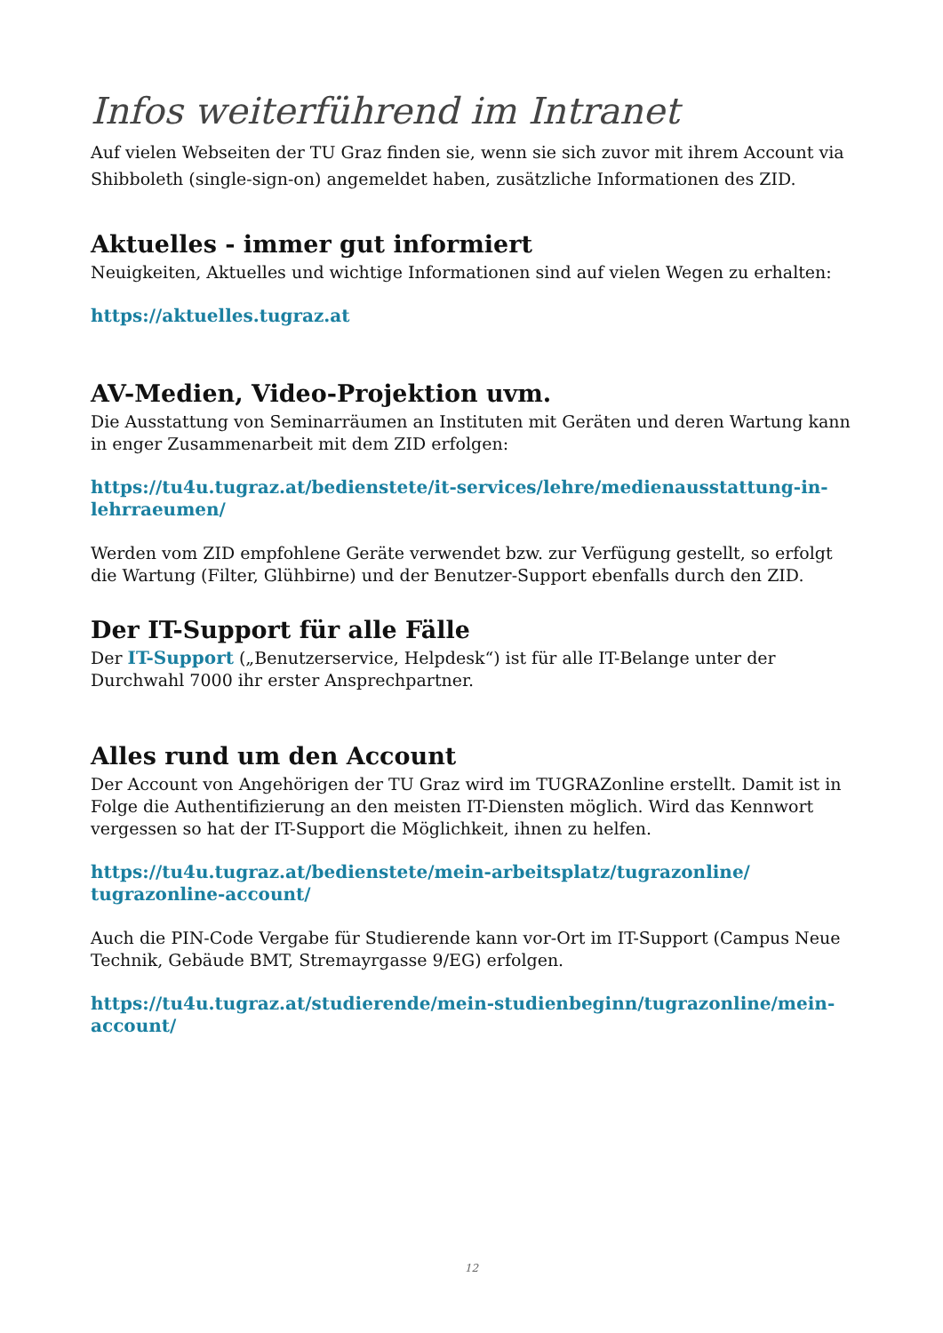Infos weiterführend im Intranet
Auf vielen Webseiten der TU Graz finden sie, wenn sie sich zuvor mit ihrem Account via Shibboleth (single-sign-on) angemeldet haben, zusätzliche Informationen des ZID.
Aktuelles - immer gut informiert
Neuigkeiten, Aktuelles und wichtige Informationen sind auf vielen Wegen zu erhalten:
https://aktuelles.tugraz.at
AV-Medien, Video-Projektion uvm.
Die Ausstattung von Seminarräumen an Instituten mit Geräten und deren Wartung kann in enger Zusammenarbeit mit dem ZID erfolgen:
https://tu4u.tugraz.at/bedienstete/it-services/lehre/medienausstattung-in-lehrraeumen/
Werden vom ZID empfohlene Geräte verwendet bzw. zur Verfügung gestellt, so erfolgt die Wartung (Filter, Glühbirne) und der Benutzer-Support ebenfalls durch den ZID.
Der IT-Support für alle Fälle
Der IT-Support („Benutzerservice, Helpdesk“) ist für alle IT-Belange unter der Durchwahl 7000 ihr erster Ansprechpartner.
Alles rund um den Account
Der Account von Angehörigen der TU Graz wird im TUGRAZonline erstellt. Damit ist in Folge die Authentifizierung an den meisten IT-Diensten möglich. Wird das Kennwort vergessen so hat der IT-Support die Möglichkeit, ihnen zu helfen.
https://tu4u.tugraz.at/bedienstete/mein-arbeitsplatz/tugrazonline/
tugrazonline-account/
Auch die PIN-Code Vergabe für Studierende kann vor-Ort im IT-Support (Campus Neue Technik, Gebäude BMT, Stremayrgasse 9/EG) erfolgen.
https://tu4u.tugraz.at/studierende/mein-studienbeginn/tugrazonline/mein-account/
12